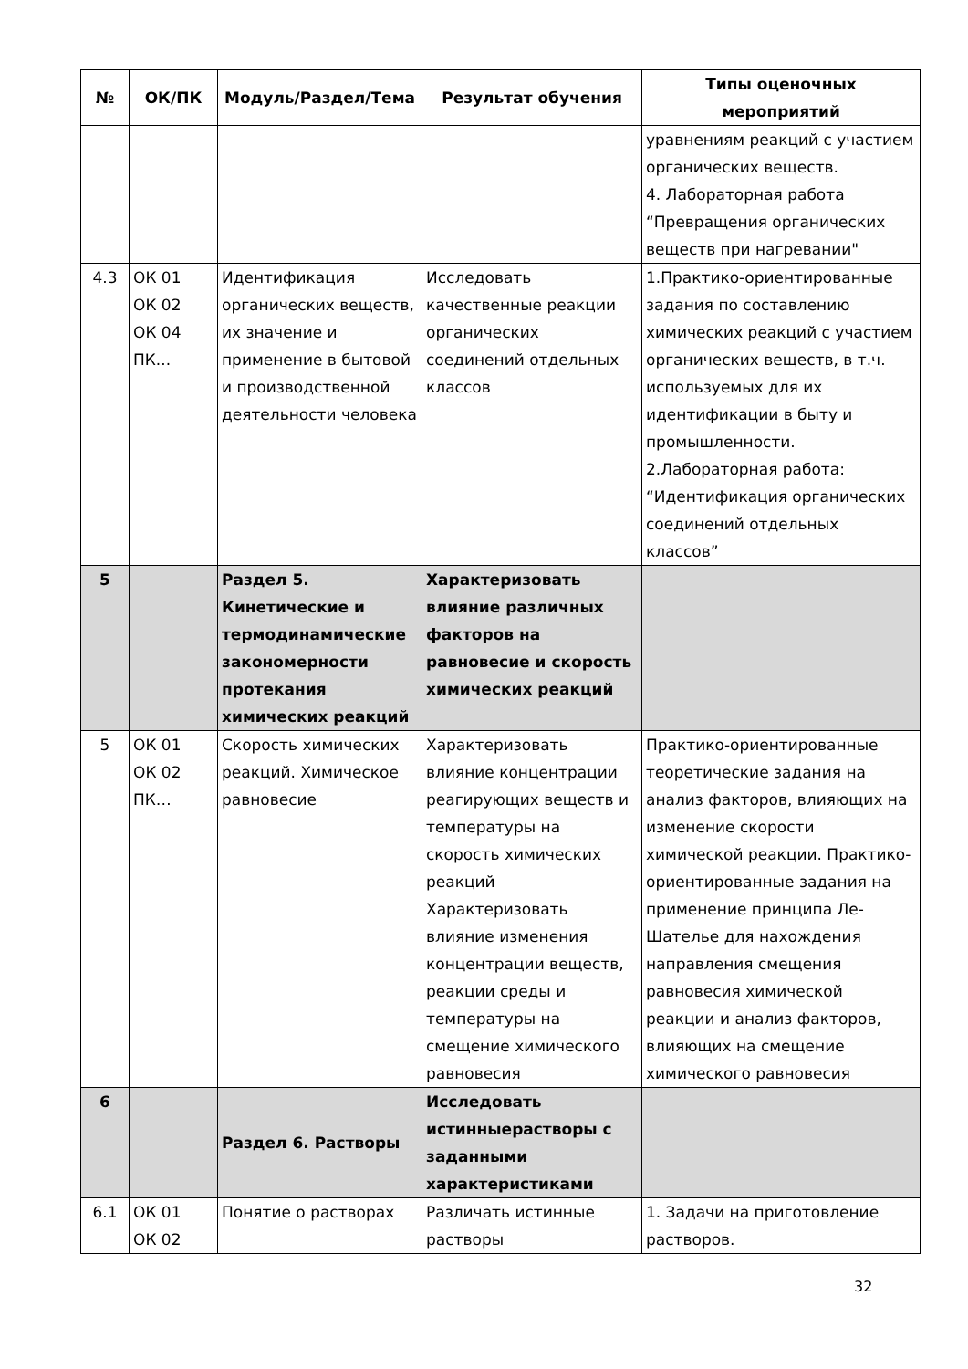| № | ОК/ПК | Модуль/Раздел/Тема | Результат обучения | Типы оценочных мероприятий |
| --- | --- | --- | --- | --- |
| | | | | уравнениям реакций с участием органических веществ. 4. Лабораторная работа “Превращения органических веществ при нагревании" |
| 4.3 | ОК 01 ОК 02 ОК 04 ПК... | Идентификация органических веществ, их значение и применение в бытовой и производственной деятельности человека | Исследовать качественные реакции органических соединений отдельных классов | 1.Практико-ориентированные задания по составлению химических реакций с участием органических веществ, в т.ч. используемых для их идентификации в быту и промышленности. 2.Лабораторная работа: “Идентификация органических соединений отдельных классов” |
| 5 | | Раздел 5. Кинетические и термодинамические закономерности протекания химических реакций | Характеризовать влияние различных факторов на равновесие и скорость химических реакций | |
| 5 | ОК 01 ОК 02 ПК… | Скорость химических реакций. Химическое равновесие | Характеризовать влияние концентрации реагирующих веществ и температуры на скорость химических реакций Характеризовать влияние изменения концентрации веществ, реакции среды и температуры на смещение химического равновесия | Практико-ориентированные теоретические задания на анализ факторов, влияющих на изменение скорости химической реакции. Практико-ориентированные задания на применение принципа Ле-Шателье для нахождения направления смещения равновесия химической реакции и анализ факторов, влияющих на смещение химического равновесия |
| 6 | | Раздел 6. Растворы | Исследовать истинныерастворы с заданными характеристиками | |
| 6.1 | ОК 01 ОК 02 | Понятие о растворах | Различать истинные растворы | 1. Задачи на приготовление растворов. |
32